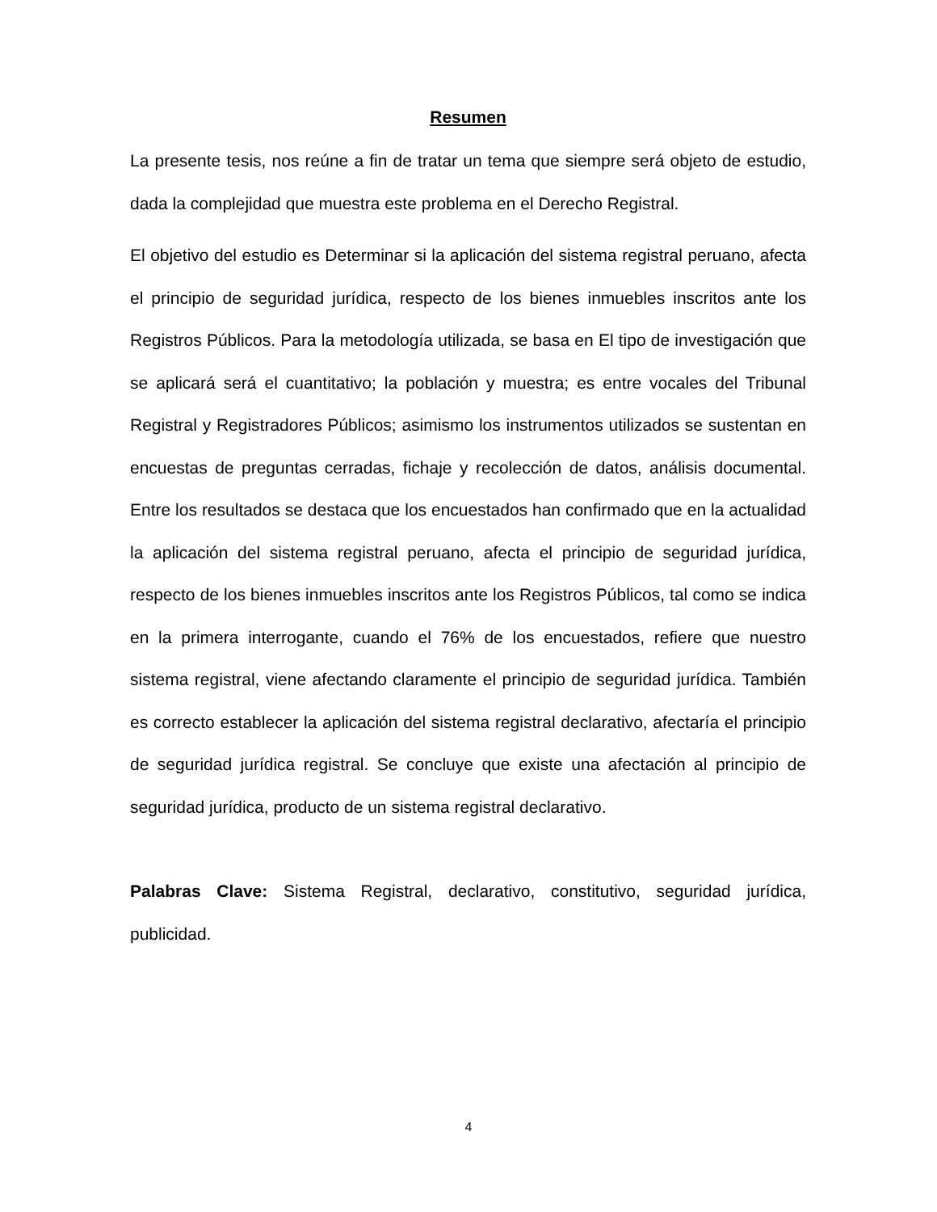Resumen
La presente tesis, nos reúne a fin de tratar un tema que siempre será objeto de estudio, dada la complejidad que muestra este problema en el Derecho Registral.
El objetivo del estudio es Determinar si la aplicación del sistema registral peruano, afecta el principio de seguridad jurídica, respecto de los bienes inmuebles inscritos ante los Registros Públicos. Para la metodología utilizada, se basa en El tipo de investigación que se aplicará será el cuantitativo; la población y muestra; es entre vocales del Tribunal Registral y Registradores Públicos; asimismo los instrumentos utilizados se sustentan en encuestas de preguntas cerradas, fichaje y recolección de datos, análisis documental. Entre los resultados se destaca que los encuestados han confirmado que en la actualidad la aplicación del sistema registral peruano, afecta el principio de seguridad jurídica, respecto de los bienes inmuebles inscritos ante los Registros Públicos, tal como se indica en la primera interrogante, cuando el 76% de los encuestados, refiere que nuestro sistema registral, viene afectando claramente el principio de seguridad jurídica. También es correcto establecer la aplicación del sistema registral declarativo, afectaría el principio de seguridad jurídica registral. Se concluye que existe una afectación al principio de seguridad jurídica, producto de un sistema registral declarativo.
Palabras Clave: Sistema Registral, declarativo, constitutivo, seguridad jurídica, publicidad.
4